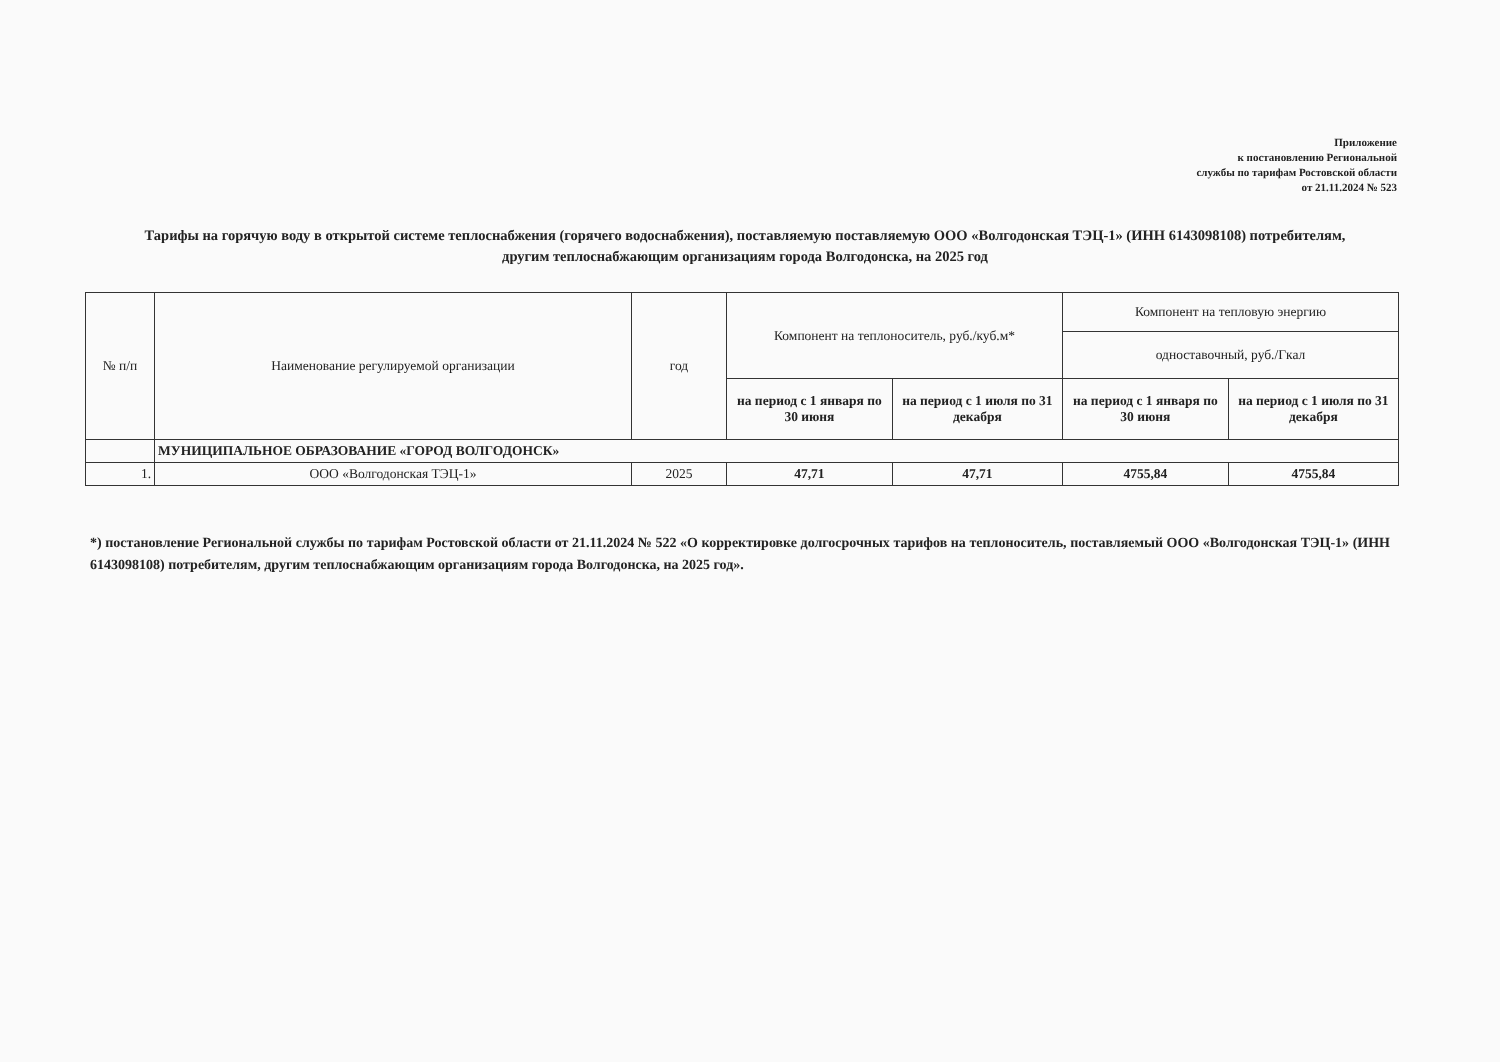Приложение
к постановлению Региональной
службы по тарифам Ростовской области
от 21.11.2024 № 523
Тарифы на горячую воду в открытой системе теплоснабжения (горячего водоснабжения), поставляемую поставляемую ООО «Волгодонская ТЭЦ-1» (ИНН 6143098108) потребителям, другим теплоснабжающим организациям города Волгодонска, на 2025 год
| № п/п | Наименование регулируемой организации | год | Компонент на теплоноситель, руб./куб.м* | | Компонент на тепловую энергию | |
| --- | --- | --- | --- | --- | --- | --- |
| | | | | | одноставочный, руб./Гкал | |
| | | | на период с 1 января по 30 июня | на период с 1 июля по 31 декабря | на период с 1 января по 30 июня | на период с 1 июля по 31 декабря |
| | МУНИЦИПАЛЬНОЕ ОБРАЗОВАНИЕ «ГОРОД ВОЛГОДОНСК» | | | | | |
| 1. | ООО «Волгодонская ТЭЦ-1» | 2025 | 47,71 | 47,71 | 4755,84 | 4755,84 |
*) постановление Региональной службы по тарифам Ростовской области от 21.11.2024 № 522 «О корректировке долгосрочных тарифов на теплоноситель, поставляемый ООО «Волгодонская ТЭЦ-1» (ИНН 6143098108) потребителям, другим теплоснабжающим организациям города Волгодонска, на 2025 год».